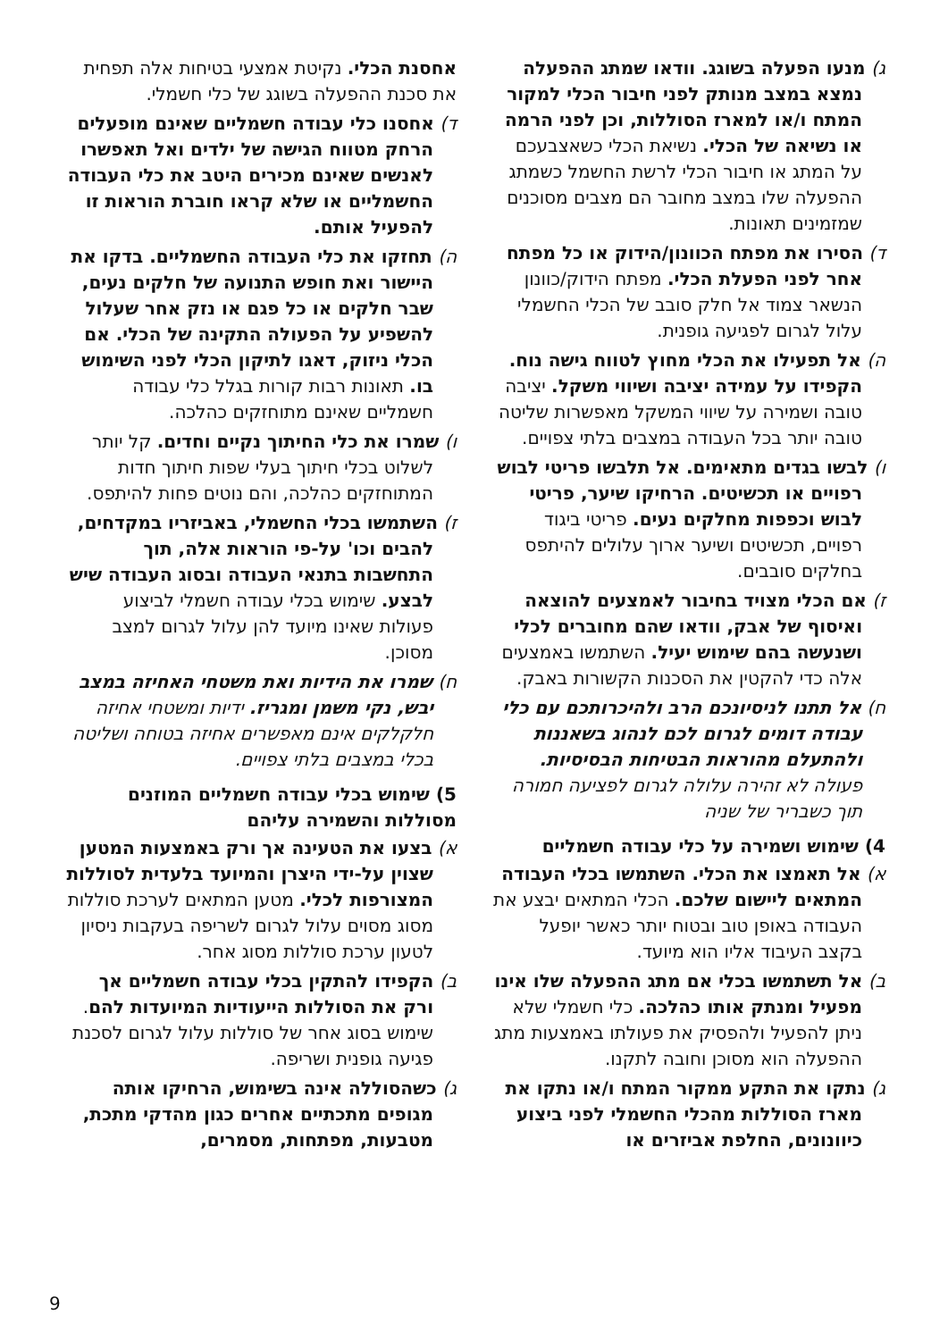ג) מנעו הפעלה בשוגג. וודאו שמתג ההפעלה נמצא במצב מנותק לפני חיבור הכלי למקור המתח ו/או למארז הסוללות, וכן לפני הרמה או נשיאה של הכלי. נשיאת הכלי כשאצבעכם על המתג או חיבור הכלי לרשת החשמל כשמתג ההפעלה שלו במצב מחובר הם מצבים מסוכנים שמזמינים תאונות.
ד) הסירו את מפתח הכוונון/הידוק או כל מפתח אחר לפני הפעלת הכלי. מפתח הידוק/כוונון הנשאר צמוד אל חלק סובב של הכלי החשמלי עלול לגרום לפגיעה גופנית.
ה) אל תפעילו את הכלי מחוץ לטווח גישה נוח. הקפידו על עמידה יציבה ושיווי משקל. יציבה טובה ושמירה על שיווי המשקל מאפשרות שליטה טובה יותר בכל העבודה במצבים בלתי צפויים.
ו) לבשו בגדים מתאימים. אל תלבשו פריטי לבוש רפויים או תכשיטים. הרחיקו שיער, פריטי לבוש וכפפות מחלקים נעים. פריטי ביגוד רפויים, תכשיטים ושיער ארוך עלולים להיתפס בחלקים סובבים.
ז) אם הכלי מצויד בחיבור לאמצעים להוצאה ואיסוף של אבק, וודאו שהם מחוברים לכלי ושנעשה בהם שימוש יעיל. השתמשו באמצעים אלה כדי להקטין את הסכנות הקשורות באבק.
ח) אל תתנו לניסיונכם הרב ולהיכרותכם עם כלי עבודה דומים לגרום לכם לנהוג בשאננות ולהתעלם מהוראות הבטיחות הבסיסיות. פעולה לא זהירה עלולה לגרום לפציעה חמורה תוך כשבריר של שניה
4) שימוש ושמירה על כלי עבודה חשמליים
א) אל תאמצו את הכלי. השתמשו בכלי העבודה המתאים ליישום שלכם. הכלי המתאים יבצע את העבודה באופן טוב ובטוח יותר כאשר יופעל בקצב העיבוד אליו הוא מיועד.
ב) אל תשתמשו בכלי אם מתג ההפעלה שלו אינו מפעיל ומנתק אותו כהלכה. כלי חשמלי שלא ניתן להפעיל ולהפסיק את פעולתו באמצעות מתג ההפעלה הוא מסוכן וחובה לתקנו.
ג) נתקו את התקע ממקור המתח ו/או נתקו את מארז הסוללות מהכלי החשמלי לפני ביצוע כיוונונים, החלפת אביזרים או
אחסנת הכלי. נקיטת אמצעי בטיחות אלה תפחית את סכנת ההפעלה בשוגג של כלי חשמלי.
ד) אחסנו כלי עבודה חשמליים שאינם מופעלים הרחק מטווח הגישה של ילדים ואל תאפשרו לאנשים שאינם מכירים היטב את כלי העבודה החשמליים או שלא קראו חוברת הוראות זו להפעיל אותם.
ה) תחזקו את כלי העבודה החשמליים. בדקו את היישור ואת חופש התנועה של חלקים נעים, שבר חלקים או כל פגם או נזק אחר שעלול להשפיע על הפעולה התקינה של הכלי. אם הכלי ניזוק, דאגו לתיקון הכלי לפני השימוש בו. תאונות רבות קורות בגלל כלי עבודה חשמליים שאינם מתוחזקים כהלכה.
ו) שמרו את כלי החיתוך נקיים וחדים. קל יותר לשלוט בכלי חיתוך בעלי שפות חיתוך חדות המתוחזקים כהלכה, והם נוטים פחות להיתפס.
ז) השתמשו בכלי החשמלי, באביזריו במקדחים, להבים וכו' על-פי הוראות אלה, תוך התחשבות בתנאי העבודה ובסוג העבודה שיש לבצע. שימוש בכלי עבודה חשמלי לביצוע פעולות שאינו מיועד להן עלול לגרום למצב מסוכן.
ח) שמרו את הידיות ואת משטחי האחיזה במצב יבש, נקי משמן ומגריז. ידיות ומשטחי אחיזה חלקלקים אינם מאפשרים אחיזה בטוחה ושליטה בכלי במצבים בלתי צפויים.
5) שימוש בכלי עבודה חשמליים המוזנים מסוללות והשמירה עליהם
א) בצעו את הטעינה אך ורק באמצעות המטען שצוין על-ידי היצרן והמיועד בלעדית לסוללות המצורפות לכלי. מטען המתאים לערכת סוללות מסוג מסוים עלול לגרום לשריפה בעקבות ניסיון לטעון ערכת סוללות מסוג אחר.
ב) הקפידו להתקין בכלי עבודה חשמליים אך ורק את הסוללות הייעודיות המיועדות להם. שימוש בסוג אחר של סוללות עלול לגרום לסכנת פגיעה גופנית ושריפה.
ג) כשהסוללה אינה בשימוש, הרחיקו אותה מגופים מתכתיים אחרים כגון מהדקי מתכת, מטבעות, מפתחות, מסמרים,
9